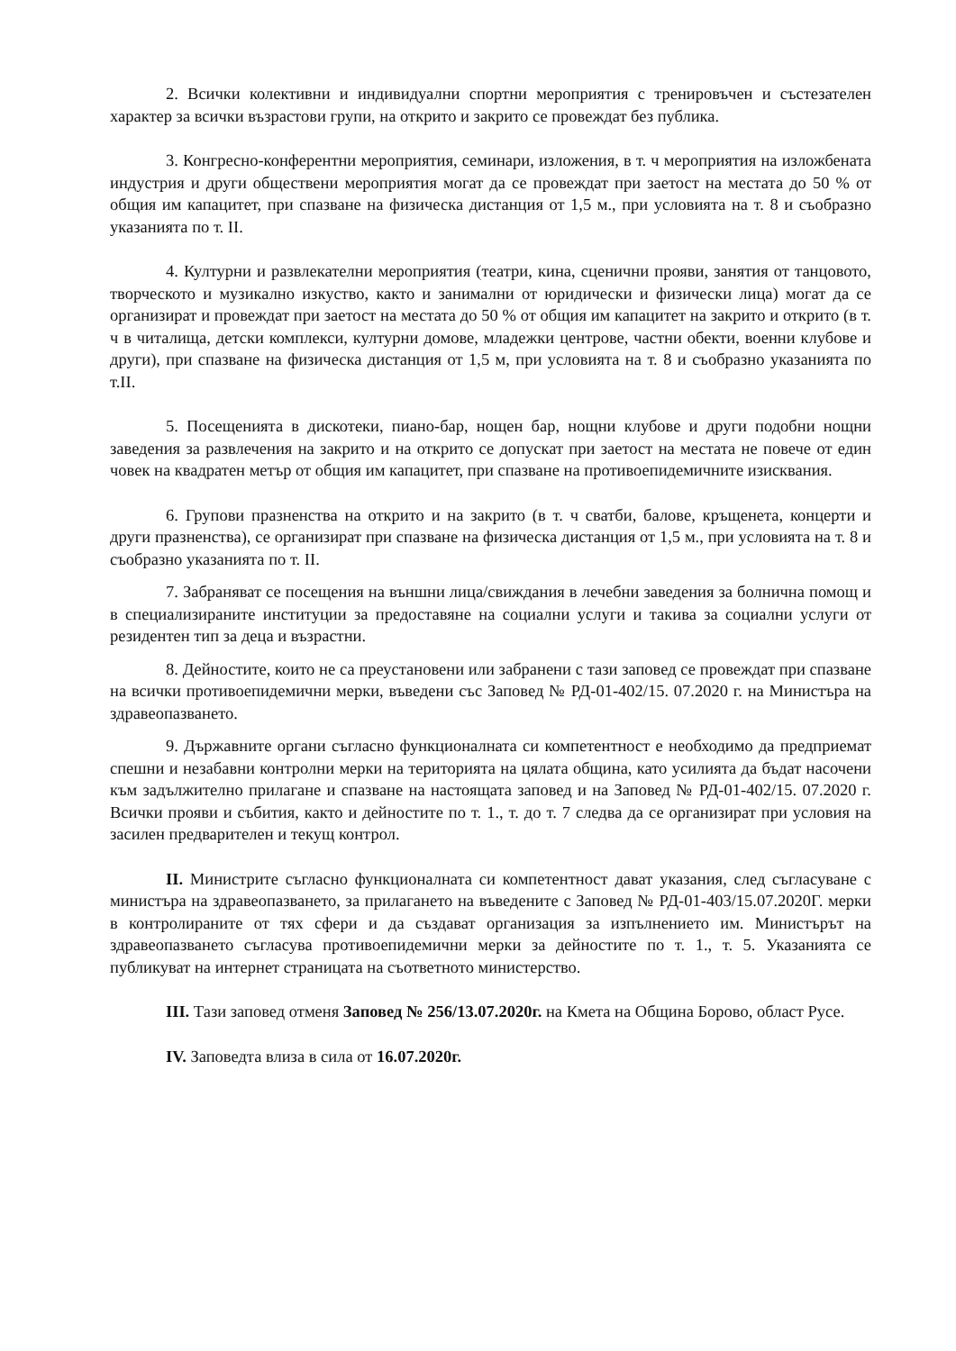2. Всички колективни и индивидуални спортни мероприятия с тренировъчен и състезателен характер за всички възрастови групи, на открито и закрито се провеждат без публика.
3. Конгресно-конферентни мероприятия, семинари, изложения, в т. ч мероприятия на изложбената индустрия и други обществени мероприятия могат да се провеждат при заетост на местата до 50 % от общия им капацитет, при спазване на физическа дистанция от 1,5 м., при условията на т. 8 и съобразно указанията по т. II.
4. Културни и развлекателни мероприятия (театри, кина, сценични прояви, занятия от танцовото, творческото и музикално изкуство, както и занимални от юридически и физически лица) могат да се организират и провеждат при заетост на местата до 50 % от общия им капацитет на закрито и открито (в т. ч в читалища, детски комплекси, културни домове, младежки центрове, частни обекти, военни клубове и други), при спазване на физическа дистанция от 1,5 м, при условията на т. 8 и съобразно указанията по т.II.
5. Посещенията в дискотеки, пиано-бар, нощен бар, нощни клубове и други подобни нощни заведения за развлечения на закрито и на открито се допускат при заетост на местата не повече от един човек на квадратен метър от общия им капацитет, при спазване на противоепидемичните изисквания.
6. Групови празненства на открито и на закрито (в т. ч сватби, балове, кръщенета, концерти и други празненства), се организират при спазване на физическа дистанция от 1,5 м., при условията на т. 8 и съобразно указанията по т. II.
7. Забраняват се посещения на външни лица/свиждания в лечебни заведения за болнична помощ и в специализираните институции за предоставяне на социални услуги и такива за социални услуги от резидентен тип за деца и възрастни.
8. Дейностите, които не са преустановени или забранени с тази заповед се провеждат при спазване на всички противоепидемични мерки, въведени със Заповед № РД-01-402/15. 07.2020 г. на Министъра на здравеопазването.
9. Държавните органи съгласно функционалната си компетентност е необходимо да предприемат спешни и незабавни контролни мерки на територията на цялата община, като усилията да бъдат насочени към задължително прилагане и спазване на настоящата заповед и на Заповед № РД-01-402/15. 07.2020 г. Всички прояви и събития, както и дейностите по т. 1., т. до т. 7 следва да се организират при условия на засилен предварителен и текущ контрол.
II. Министрите съгласно функционалната си компетентност дават указания, след съгласуване с министъра на здравеопазването, за прилагането на въведените с Заповед № РД-01-403/15.07.2020Г. мерки в контролираните от тях сфери и да създават организация за изпълнението им. Министърът на здравеопазването съгласува противоепидемични мерки за дейностите по т. 1., т. 5. Указанията се публикуват на интернет страницата на съответното министерство.
III. Тази заповед отменя Заповед № 256/13.07.2020г. на Кмета на Община Борово, област Русе.
IV. Заповедта влиза в сила от 16.07.2020г.